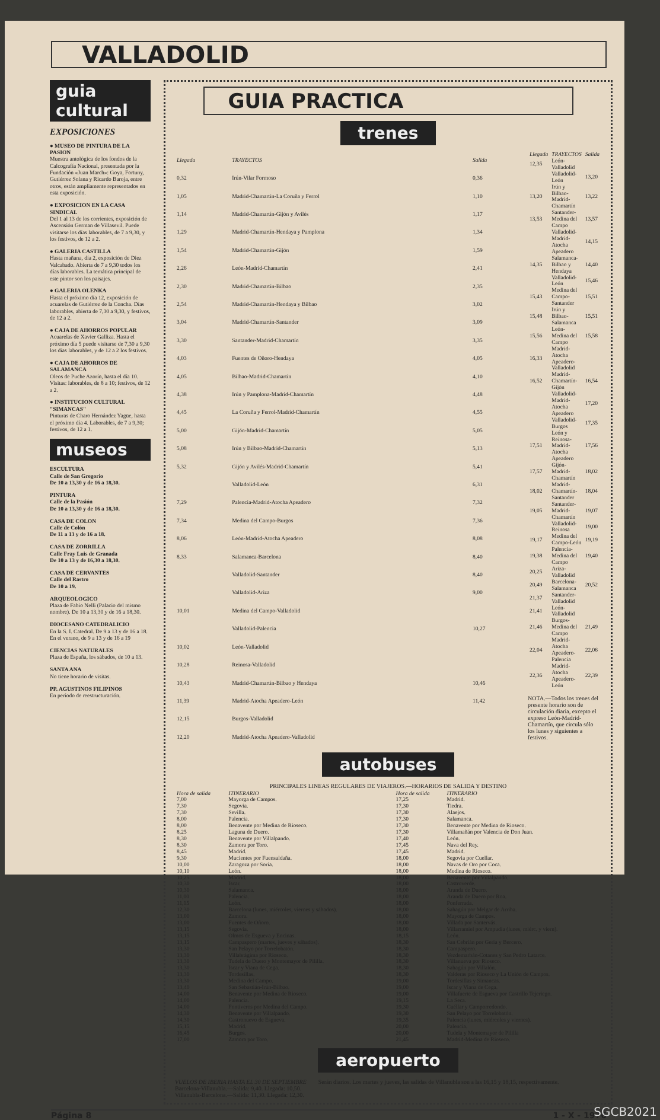VALLADOLID
guia cultural
EXPOSICIONES
● MUSEO DE PINTURA DE LA PASION
Muestra antológica de los fondos de la Calcografía Nacional, presentada por la Fundación «Juan March»: Goya, Fortuny, Gutiérrez Solana y Ricardo Baroja, entre otros, están ampliamente representados en esta exposición.
● EXPOSICION EN LA CASA SINDICAL
Del 1 al 13 de los corrientes, exposición de Ascensión German de Villasevil. Puede visitarse los días laborables, de 7 a 9,30, y los festivos, de 12 a 2.
● GALERIA CASTILLA
Hasta mañana, día 2, exposición de Diez Valcabado. Abierta de 7 a 9,30 todos los días laborables. La temática principal de este pintor son los paisajes.
● GALERIA OLENKA
Hasta el próximo día 12, exposición de acuarelas de Gutiérrez de la Concha. Días laborables, abierta de 7,30 a 9,30, y festivos, de 12 a 2.
● CAJA DE AHORROS POPULAR
Acuarelas de Xavier Galliza. Hasta el próximo día 5 puede visitarse de 7,30 a 9,30 los días laborables, y de 12 a 2 los festivos.
● CAJA DE AHORROS DE SALAMANCA
Oleos de Puche Azorín, hasta el día 10. Visitas: laborables, de 8 a 10; festivos, de 12 a 2.
● INSTITUCION CULTURAL "SIMANCAS"
Pinturas de Charo Hernández Yagüe, hasta el próximo día 4. Laborables, de 7 a 9,30; festivos, de 12 a 1.
museos
ESCULTURA
Calle de San Gregorio
De 10 a 13,30 y de 16 a 18,30.
PINTURA
Calle de la Pasión
De 10 a 13,30 y de 16 a 18,30.
CASA DE COLON
Calle de Colón
De 11 a 13 y de 16 a 18.
CASA DE ZORRILLA
Calle Fray Luis de Granada
De 10 a 13 y de 16,30 a 18,30.
CASA DE CERVANTES
Calle del Rastro
De 10 a 19.
ARQUEOLOGICO
Plaza de Fabio Nelli (Palacio del mismo nombre). De 10 a 13,30 y de 16 a 18,30.
DIOCESANO CATEDRALICIO
En la S. I. Catedral. De 9 a 13 y de 16 a 18. En el verano, de 9 a 13 y de 16 a 19
CIENCIAS NATURALES
Plaza de España, los sábados, de 10 a 13.
SANTA ANA
No tiene horario de visitas.
PP. AGUSTINOS FILIPINOS
En período de reestructuración.
GUIA PRACTICA
trenes
| Llegada | TRAYECTOS | Salida |
| --- | --- | --- |
| 0,32 | Irún-Vilar Formoso | 0,36 |
| 1,05 | Madrid-Chamartín-La Coruña y Ferrol | 1,10 |
| 1,14 | Madrid-Chamartín-Gijón y Avilés | 1,17 |
| 1,29 | Madrid-Chamartín-Hendaya y Pamplona | 1,34 |
| 1,54 | Madrid-Chamartín-Gijón | 1,59 |
| 2,26 | León-Madrid-Chamartín | 2,41 |
| 2,30 | Madrid-Chamartín-Bilbao | 2,35 |
| 2,54 | Madrid-Chamartín-Hendaya y Bilbao | 3,02 |
| 3,04 | Madrid-Chamartín-Santander | 3,09 |
| 3,30 | Santander-Madrid-Chamartín | 3,35 |
| 4,03 | Fuentes de Oñoro-Hendaya | 4,05 |
| 4,05 | Bilbao-Madrid-Chamartín | 4,10 |
| 4,38 | Irún y Pamplona-Madrid-Chamartín | 4,48 |
| 4,45 | La Coruña y Ferrol-Madrid-Chamartín | 4,55 |
| 5,00 | Gijón-Madrid-Chamartín | 5,05 |
| 5,08 | Irún y Bilbao-Madrid-Chamartín | 5,13 |
| 5,32 | Gijón y Avilés-Madrid-Chamartín | 5,41 |
| | Valladolid-León | 6,31 |
| 7,29 | Palencia-Madrid-Atocha Apeadero | 7,32 |
| 7,34 | Medina del Campo-Burgos | 7,36 |
| 8,06 | León-Madrid-Atocha Apeadero | 8,08 |
| 8,33 | Salamanca-Barcelona | 8,40 |
| | Valladolid-Santander | 8,40 |
| | Valladolid-Ariza | 9,00 |
| 10,01 | Medina del Campo-Valladolid | |
| | Valladolid-Palencia | 10,27 |
| 10,02 | León-Valladolid | |
| 10,28 | Reinosa-Valladolid | |
| 10,43 | Madrid-Chamartín-Bilbao y Hendaya | 10,46 |
| 11,39 | Madrid-Atocha Apeadero-León | 11,42 |
| 12,15 | Burgos-Valladolid | |
| 12,20 | Madrid-Atocha Apeadero-Valladolid | |
| Llegada | TRAYECTOS | Salida |
| --- | --- | --- |
| 12,35 | León-Valladolid | |
| | Valladolid-León | 13,20 |
| 13,20 | Irún y Bilbao-Madrid-Chamartín | 13,22 |
| 13,53 | Santander-Medina del Campo | 13,57 |
| | Valladolid-Madrid-Atocha Apeadero | 14,15 |
| 14,35 | Salamanca-Bilbao y Hendaya | 14,40 |
| | Valladolid-León | 15,46 |
| 15,43 | Medina del Campo-Santander | 15,51 |
| 15,48 | Irún y Bilbao-Salamanca | 15,51 |
| 15,56 | León-Medina del Campo | 15,58 |
| 16,33 | Madrid-Atocha Apeadero-Valladolid | |
| 16,52 | Madrid-Chamartín-Gijón | 16,54 |
| | Valladolid-Madrid-Atocha Apeadero | 17,20 |
| | Valladolid-Burgos | 17,35 |
| 17,51 | León y Reinosa-Madrid-Atocha Apeadero | 17,56 |
| 17,57 | Gijón-Madrid-Chamartín | 18,02 |
| 18,02 | Madrid-Chamartín-Santander | 18,04 |
| 19,05 | Santander-Madrid-Chamartín | 19,07 |
| | Valladolid-Reinosa | 19,00 |
| 19,17 | Medina del Campo-León | 19,19 |
| 19,38 | Palencia-Medina del Campo | 19,40 |
| 20,25 | Ariza-Valladolid | |
| 20,49 | Barcelona-Salamanca | 20,52 |
| 21,37 | Santander-Valladolid | |
| 21,41 | León-Valladolid | |
| 21,46 | Burgos-Medina del Campo | 21,49 |
| 22,04 | Madrid-Atocha Apeadero-Palencia | 22,06 |
| 22,36 | Madrid-Atocha Apeadero-León | 22,39 |
NOTA.—Todos los trenes del presente horario son de circulación diaria, excepto el expreso León-Madrid-Chamartín, que circula sólo los lunes y siguientes a festivos.
autobuses
PRINCIPALES LINEAS REGULARES DE VIAJEROS.—HORARIOS DE SALIDA Y DESTINO
| Hora de salida | ITINERARIO |
| --- | --- |
| 7,00 | Mayorga de Campos. |
| 7,30 | Segovia. |
| 7,30 | Sevilla. |
| 8,00 | Palencia. |
| 8,00 | Benavente por Medina de Rioseco. |
| 8,25 | Laguna de Duero. |
| 8,30 | Benavente por Villalpando. |
| 8,30 | Zamora por Toro. |
| 8,45 | Madrid. |
| 9,30 | Mucientes por Fuensaldaña. |
| 10,00 | Zaragoza por Soria. |
| 10,10 | León. |
| 10,25 | Madrid. |
| 10,30 | Iscar. |
| 10,30 | Salamanca. |
| 11,00 | Palencia. |
| 11,15 | León. |
| 12,30 | Barcelona (lunes, miércoles, viernes y sábados). |
| 13,00 | Zamora. |
| 13,00 | Fuentes de Oñoro. |
| 13,15 | Segovia. |
| 13,15 | Olmos de Esgueva y Encinas. |
| 13,15 | Campaspero (martes, jueves y sábados). |
| 13,30 | San Pelayo por Torrelobatón. |
| 13,30 | Villabrágima por Rioseco. |
| 13,30 | Tudela de Duero y Montemayor de Pililla. |
| 13,30 | Iscar y Viana de Cega. |
| 13,30 | Tordesillas. |
| 13,30 | Medina del Campo. |
| 13,40 | San Sebastián-Irún-Bilbao. |
| 14,00 | Benavente por Medina de Rioseco. |
| 14,00 | Palencia. |
| 14,00 | Fontiveros por Medina del Campo. |
| 14,30 | Benavente por Villalpando. |
| 14,30 | Castronuevo de Esgueva. |
| 15,15 | Madrid. |
| 16,45 | Burgos. |
| 17,00 | Zamora por Toro. |
| Hora de salida | ITINERARIO |
| --- | --- |
| 17,25 | Madrid. |
| 17,30 | Tiedra. |
| 17,30 | Alaejos. |
| 17,30 | Salamanca. |
| 17,30 | Benavente por Medina de Rioseco. |
| 17,30 | Villamañán por Valencia de Don Juan. |
| 17,40 | León. |
| 17,45 | Nava del Rey. |
| 17,45 | Madrid. |
| 18,00 | Segovia por Cuellar. |
| 18,00 | Navas de Oro por Coca. |
| 18,00 | Medina de Rioseco. |
| 18,00 | Benavente por Villalpando. |
| 18,00 | Castroverde. |
| 18,00 | Aranda de Duero. |
| 18,00 | Aranda de Duero por Roa. |
| 18,00 | Ponferrada. |
| 18,00 | Sahagún por Melgar de Arriba. |
| 18,00 | Mayorga de Campos. |
| 18,00 | Villada por Santervás. |
| 18,00 | Villarramiel por Ampudia (lunes, miérc. y viern). |
| 18,15 | León. |
| 18,30 | San Cebrián por Geria y Bercero. |
| 18,30 | Campaspero. |
| 18,30 | Vezdemarbán-Cotanes y San Pedro Latarce. |
| 18,30 | Villanueva por Rioseco. |
| 18,30 | Sahagún por Villalón. |
| 18,30 | Valderas por Rioseco y La Unión de Campos. |
| 19,00 | Tordesillas y Simancas. |
| 19,00 | Iscar y Viana de Cega. |
| 19,00 | Villafuerte de Esgueva por Castrillo Tejeriego. |
| 19,15 | La Seca. |
| 19,30 | Cuéllar y Camporredondo. |
| 19,30 | San Pelayo por Torrelobatón. |
| 19,35 | Palencia (lunes, miércoles y viernes). |
| 20,00 | Palencia. |
| 20,00 | Tudela y Montemayor de Pililla |
| 21,45 | Madrid-Medina de Rioseco. |
aeropuerto
VUELOS DE IBERIA HASTA EL 30 DE SEPTIEMBRE
Barcelona-Villanubla.—Salida: 9,40. Llegada: 10,50.
Villanubla-Barcelona.—Salida: 11,30. Llegada: 12,30.
Serán diarios. Los martes y jueves, las salidas de Villanubla son a las 16,15 y 18,15, respectivamente.
Página 8 1 - X - 1976
SGCB2021